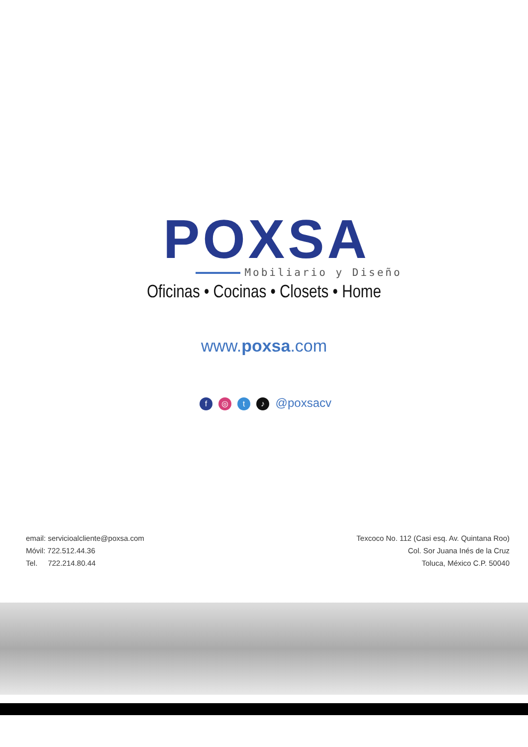POXSA
Mobiliario y Diseño
Oficinas • Cocinas • Closets • Home
www.poxsa.com
f ◎ t ♪ @poxsacv
email: servicioalcliente@poxsa.com
Móvil: 722.512.44.36
Tel. 722.214.80.44
Texcoco No. 112 (Casi esq. Av. Quintana Roo)
Col. Sor Juana Inés de la Cruz
Toluca, México C.P. 50040